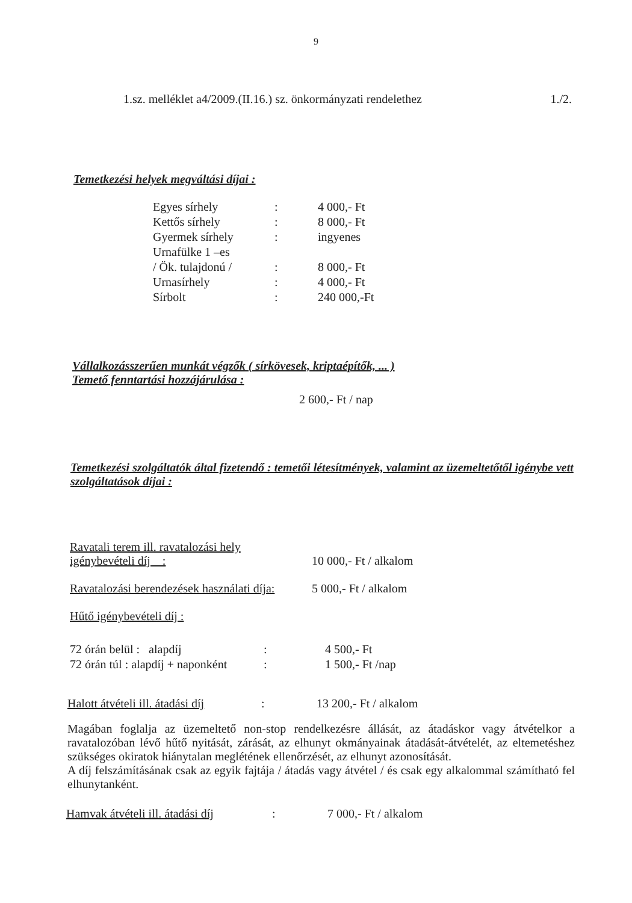9
1.sz. melléklet a4/2009.(II.16.) sz. önkormányzati rendelethez 1./2.
Temetkezési helyek megváltási díjai :
| Egyes sírhely | : | 4 000,- Ft |
| Kettős sírhely | : | 8 000,- Ft |
| Gyermek sírhely | : | ingyenes |
| Urnafülke 1 –es | | |
| / Ök. tulajdonú / | : | 8 000,- Ft |
| Urnasírhely | : | 4 000,- Ft |
| Sírbolt | : | 240 000,-Ft |
Vállalkozásszerűen munkát végzők ( sírkövesek, kriptaépítők, ... )
Temető fenntartási hozzájárulása :
2 600,- Ft / nap
Temetkezési szolgáltatók által fizetendő : temetői létesítmények, valamint az üzemeltetőtől igénybe vett szolgáltatások díjai :
| Ravatali terem ill. ravatalozási hely igénybevételi díj : | 10 000,- Ft / alkalom |
| Ravatalozási berendezések használati díja: | 5 000,- Ft / alkalom |
| Hűtő igénybevételi díj : | |
| 72 órán belül : alapdíj | : | 4 500,- Ft |
| 72 órán túl : alapdíj + naponként | : | 1 500,- Ft /nap |
| Halott átvételi ill. átadási díj | : | 13 200,- Ft / alkalom |
Magában foglalja az üzemeltető non-stop rendelkezésre állását, az átadáskor vagy átvételkor a ravatalozóban lévő hűtő nyitását, zárását, az elhunyt okmányainak átadását-átvételét, az eltemetéshez szükséges okiratok hiánytalan meglétének ellenőrzését, az elhunyt azonosítását.
A díj felszámításának csak az egyik fajtája / átadás vagy átvétel / és csak egy alkalommal számítható fel elhunytanként.
| Hamvak átvételi ill. átadási díj | : | 7 000,- Ft / alkalom |